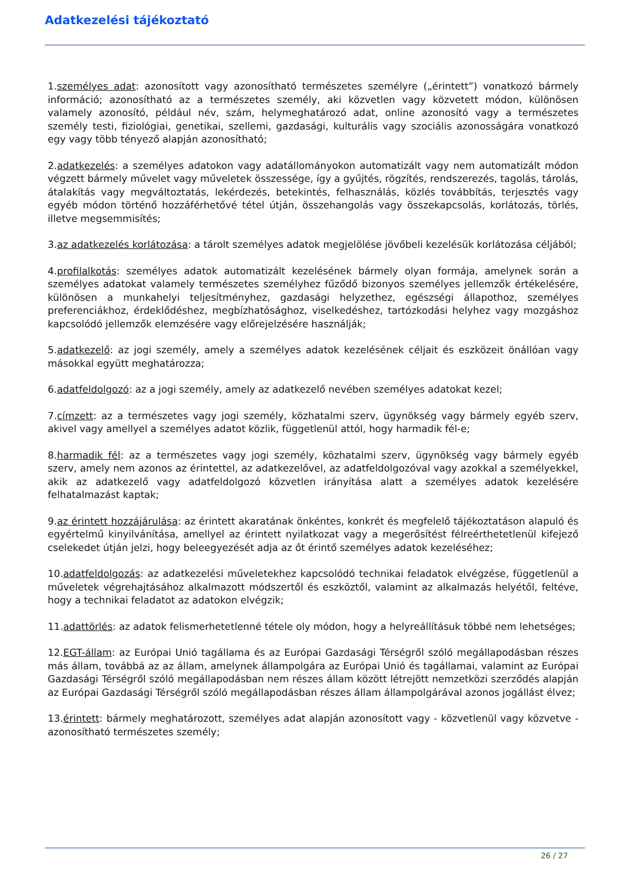Adatkezelési tájékoztató
1.személyes adat: azonosított vagy azonosítható természetes személyre („érintett”) vonatkozó bármely információ; azonosítható az a természetes személy, aki közvetlen vagy közvetett módon, különösen valamely azonosító, például név, szám, helymeghatározó adat, online azonosító vagy a természetes személy testi, fiziológiai, genetikai, szellemi, gazdasági, kulturális vagy szociális azonosságára vonatkozó egy vagy több tényező alapján azonosítható;
2.adatkezelés: a személyes adatokon vagy adatállományokon automatizált vagy nem automatizált módon végzett bármely művelet vagy műveletek összessége, így a gyűjtés, rögzítés, rendszerezés, tagolás, tárolás, átalakítás vagy megváltoztatás, lekérdezés, betekintés, felhasználás, közlés továbbítás, terjesztés vagy egyéb módon történő hozzáférhetővé tétel útján, összehangolás vagy összekapcsolás, korlátozás, törlés, illetve megsemmisítés;
3.az adatkezelés korlátozása: a tárolt személyes adatok megjelölése jövőbeli kezelésük korlátozása céljából;
4.profilalkotás: személyes adatok automatizált kezelésének bármely olyan formája, amelynek során a személyes adatokat valamely természetes személyhez fűződő bizonyos személyes jellemzők értékelésére, különösen a munkahelyi teljesítményhez, gazdasági helyzethez, egészségi állapothoz, személyes preferenciákhoz, érdeklődéshez, megbízhatósághoz, viselkedéshez, tartózkodási helyhez vagy mozgáshoz kapcsolódó jellemzők elemzésére vagy előrejelzésére használják;
5.adatkezelő: az jogi személy, amely a személyes adatok kezelésének céljait és eszközeit önállóan vagy másokkal együtt meghatározza;
6.adatfeldolgozó: az a jogi személy, amely az adatkezelő nevében személyes adatokat kezel;
7.címzett: az a természetes vagy jogi személy, közhatalmi szerv, ügynökség vagy bármely egyéb szerv, akivel vagy amellyel a személyes adatot közlik, függetlenül attól, hogy harmadik fél-e;
8.harmadik fél: az a természetes vagy jogi személy, közhatalmi szerv, ügynökség vagy bármely egyéb szerv, amely nem azonos az érintettel, az adatkezelővel, az adatfeldolgozóval vagy azokkal a személyekkel, akik az adatkezelő vagy adatfeldolgozó közvetlen irányítása alatt a személyes adatok kezelésére felhatalmazást kaptak;
9.az érintett hozzájárulása: az érintett akaratának önkéntes, konkrét és megfelelő tájékoztatáson alapuló és egyértelmű kinyilvánítása, amellyel az érintett nyilatkozat vagy a megerősítést félreérthetetlenül kifejező cselekedet útján jelzi, hogy beleegyezését adja az őt érintő személyes adatok kezeléséhez;
10.adatfeldolgozás: az adatkezelési műveletekhez kapcsolódó technikai feladatok elvégzése, függetlenül a műveletek végrehajtásához alkalmazott módszertől és eszköztől, valamint az alkalmazás helyétől, feltéve, hogy a technikai feladatot az adatokon elvégzik;
11.adattörlés: az adatok felismerhetetlenné tétele oly módon, hogy a helyreállításuk többé nem lehetséges;
12.EGT-állam: az Európai Unió tagállama és az Európai Gazdasági Térségről szóló megállapodásban részes más állam, továbbá az az állam, amelynek állampolgára az Európai Unió és tagállamai, valamint az Európai Gazdasági Térségről szóló megállapodásban nem részes állam között létrejött nemzetközi szerződés alapján az Európai Gazdasági Térségről szóló megállapodásban részes állam állampolgárával azonos jogállást élvez;
13.érintett: bármely meghatározott, személyes adat alapján azonosított vagy - közvetlenül vagy közvetve - azonosítható természetes személy;
26 / 27